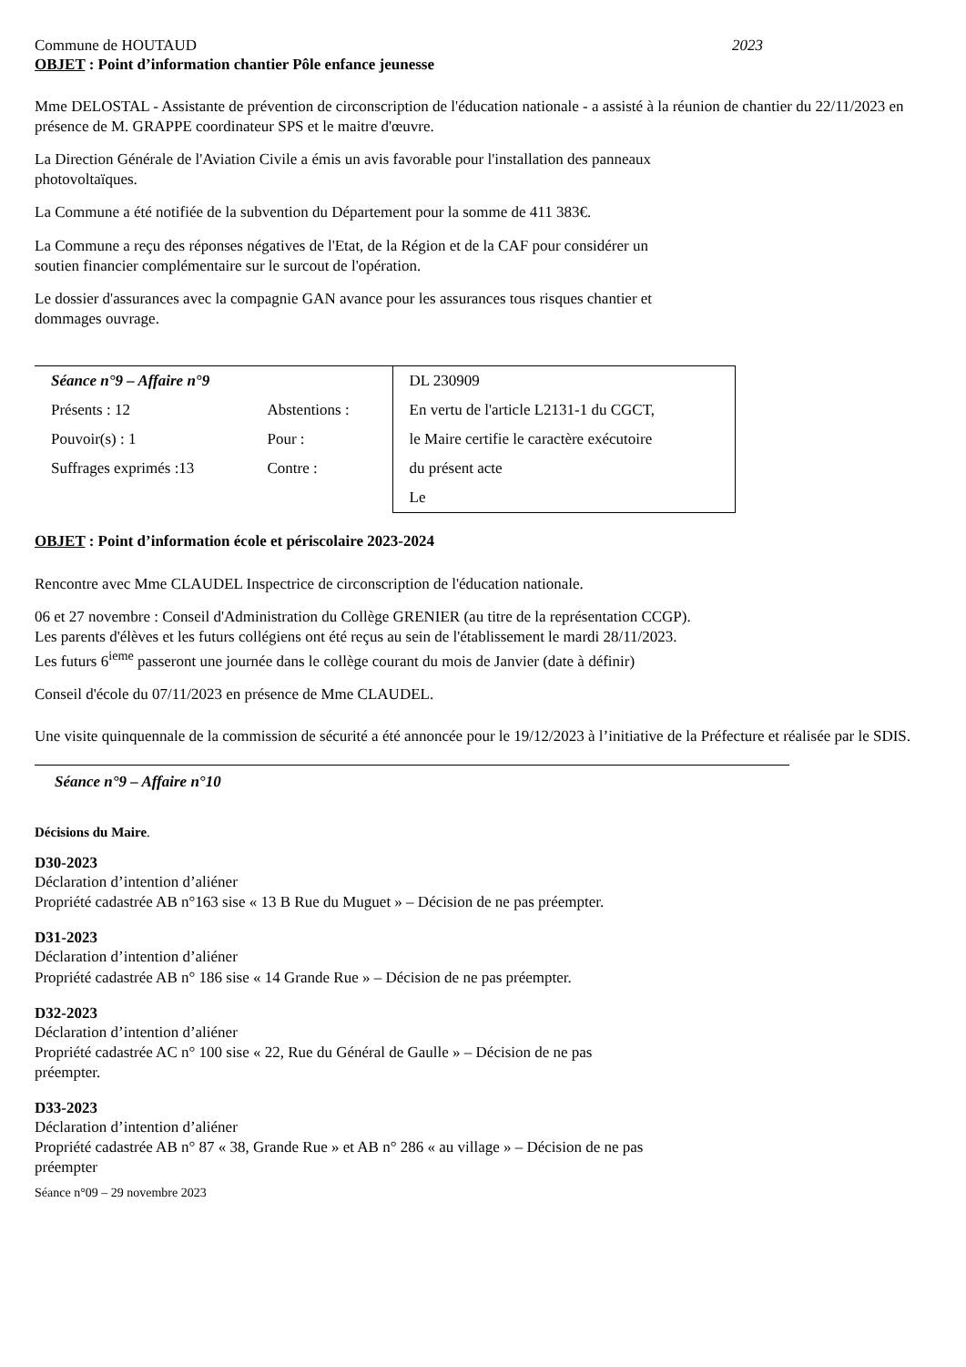Commune de HOUTAUD 2023
OBJET : Point d’information chantier Pôle enfance jeunesse
Mme DELOSTAL - Assistante de prévention de circonscription de l'éducation nationale - a assisté à la réunion de chantier du 22/11/2023 en présence de M. GRAPPE coordinateur SPS et le maitre d'œuvre.
La Direction Générale de l'Aviation Civile a émis un avis favorable pour l'installation des panneaux
photovoltaïques.
La Commune a été notifiée de la subvention du Département pour la somme de 411 383€.
La Commune a reçu des réponses négatives de l'Etat, de la Région et de la CAF pour considérer un
soutien financier complémentaire sur le surcout de l'opération.
Le dossier d'assurances avec la compagnie GAN avance pour les assurances tous risques chantier et
dommages ouvrage.
| Séance n°9 – Affaire n°9 | | DL 230909 |
| Présents : 12 | Abstentions : | En vertu de l'article L2131-1 du CGCT, |
| Pouvoir(s) : 1 | Pour : | le Maire certifie le caractère exécutoire |
| Suffrages exprimés :13 | Contre : | du présent acte |
| | | Le |
OBJET : Point d’information école et périscolaire 2023-2024
Rencontre avec Mme CLAUDEL Inspectrice de circonscription de l'éducation nationale.
06 et 27 novembre : Conseil d'Administration du Collège GRENIER (au titre de la représentation CCGP).
Les parents d'élèves et les futurs collégiens ont été reçus au sein de l'établissement le mardi 28/11/2023.
Les futurs 6<sup>ieme</sup> passeront une journée dans le collège courant du mois de Janvier (date à définir)
Conseil d'école du 07/11/2023 en présence de Mme CLAUDEL.
Une visite quinquennale de la commission de sécurité a été annoncée pour le 19/12/2023 à l’initiative de la Préfecture et réalisée par le SDIS.
Séance n°9 – Affaire n°10
Décisions du Maire.
D30-2023
Déclaration d’intention d’aliéner
Propriété cadastrée AB n°163 sise « 13 B Rue du Muguet » – Décision de ne pas préempter.
D31-2023
Déclaration d’intention d’aliéner
Propriété cadastrée AB n° 186 sise « 14 Grande Rue » – Décision de ne pas préempter.
D32-2023
Déclaration d’intention d’aliéner
Propriété cadastrée AC n° 100 sise « 22, Rue du Général de Gaulle » – Décision de ne pas
préempter.
D33-2023
Déclaration d’intention d’aliéner
Propriété cadastrée AB n° 87 « 38, Grande Rue » et AB n° 286 « au village » – Décision de ne pas
préempter
Séance n°09 – 29 novembre 2023